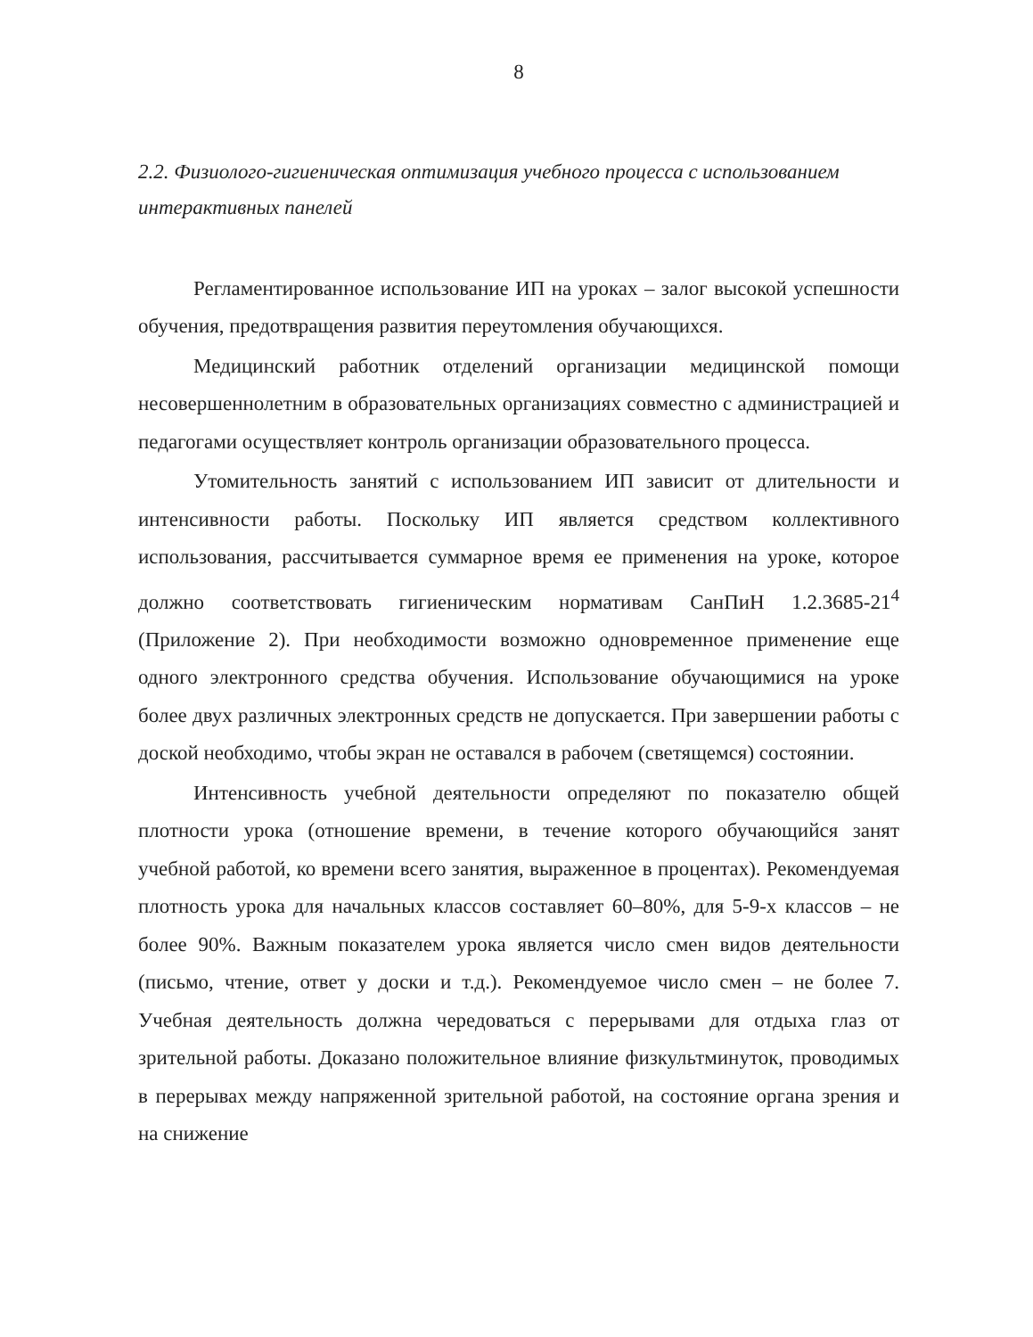8
2.2. Физиолого-гигиеническая оптимизация учебного процесса с использованием интерактивных панелей
Регламентированное использование ИП на уроках – залог высокой успешности обучения, предотвращения развития переутомления обучающихся.
Медицинский работник отделений организации медицинской помощи несовершеннолетним в образовательных организациях совместно с администрацией и педагогами осуществляет контроль организации образовательного процесса.
Утомительность занятий с использованием ИП зависит от длительности и интенсивности работы. Поскольку ИП является средством коллективного использования, рассчитывается суммарное время ее применения на уроке, которое должно соответствовать гигиеническим нормативам СанПиН 1.2.3685-21<sup>4</sup> (Приложение 2). При необходимости возможно одновременное применение еще одного электронного средства обучения. Использование обучающимися на уроке более двух различных электронных средств не допускается. При завершении работы с доской необходимо, чтобы экран не оставался в рабочем (светящемся) состоянии.
Интенсивность учебной деятельности определяют по показателю общей плотности урока (отношение времени, в течение которого обучающийся занят учебной работой, ко времени всего занятия, выраженное в процентах). Рекомендуемая плотность урока для начальных классов составляет 60–80%, для 5-9-х классов – не более 90%. Важным показателем урока является число смен видов деятельности (письмо, чтение, ответ у доски и т.д.). Рекомендуемое число смен – не более 7. Учебная деятельность должна чередоваться с перерывами для отдыха глаз от зрительной работы. Доказано положительное влияние физкультминуток, проводимых в перерывах между напряженной зрительной работой, на состояние органа зрения и на снижение